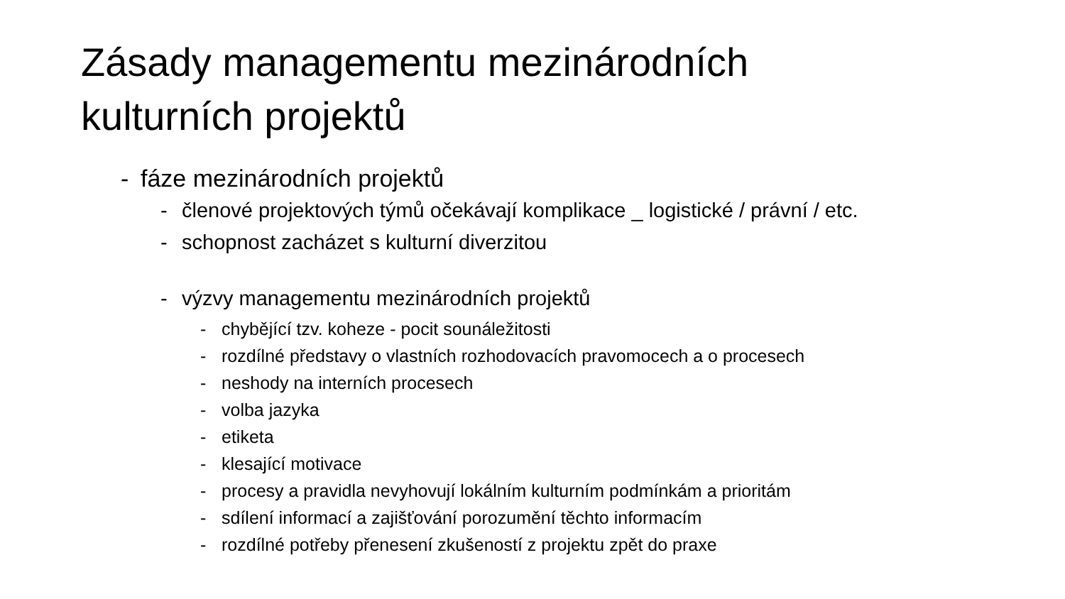Zásady managementu mezinárodních
kulturních projektů
- fáze mezinárodních projektů
- členové projektových týmů očekávají komplikace _ logistické / právní / etc.
- schopnost zacházet s kulturní diverzitou
- výzvy managementu mezinárodních projektů
- chybějící tzv. koheze - pocit sounáležitosti
- rozdílné představy o vlastních rozhodovacích pravomocech a o procesech
- neshody na interních procesech
- volba jazyka
- etiketa
- klesající motivace
- procesy a pravidla nevyhovují lokálním kulturním podmínkám a prioritám
- sdílení informací a zajišťování porozumění těchto informacím
- rozdílné potřeby přenesení zkušeností z projektu zpět do praxe